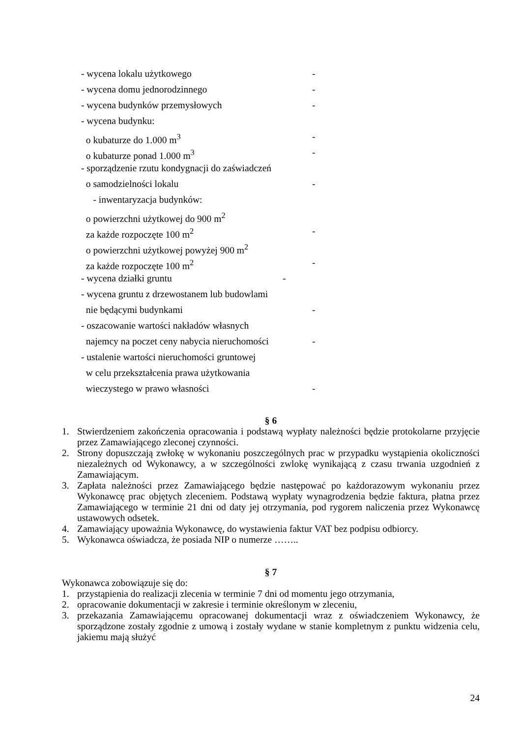- wycena lokalu użytkowego -
- wycena domu jednorodzinnego -
- wycena budynków przemysłowych -
- wycena budynku:
o kubaturze do 1.000 m<sup>3</sup> -
o kubaturze ponad 1.000 m<sup>3</sup> -
- sporządzenie rzutu kondygnacji do zaświadczeń
o samodzielności lokalu -
- inwentaryzacja budynków:
o powierzchni użytkowej do 900 m<sup>2</sup>
za każde rozpoczęte 100 m<sup>2</sup> -
o powierzchni użytkowej powyżej 900 m<sup>2</sup>
za każde rozpoczęte 100 m<sup>2</sup> -
- wycena działki gruntu -
- wycena gruntu z drzewostanem lub budowlami
nie będącymi budynkami -
- oszacowanie wartości nakładów własnych
najemcy na poczet ceny nabycia nieruchomości -
- ustalenie wartości nieruchomości gruntowej
w celu przekształcenia prawa użytkowania
wieczystego w prawo własności -
§ 6
1. Stwierdzeniem zakończenia opracowania i podstawą wypłaty należności będzie protokolarne przyjęcie przez Zamawiającego zleconej czynności.
2. Strony dopuszczają zwłokę w wykonaniu poszczególnych prac w przypadku wystąpienia okoliczności niezależnych od Wykonawcy, a w szczególności zwlokę wynikającą z czasu trwania uzgodnień z Zamawiającym.
3. Zapłata należności przez Zamawiającego będzie następować po każdorazowym wykonaniu przez Wykonawcę prac objętych zleceniem. Podstawą wypłaty wynagrodzenia będzie faktura, płatna przez Zamawiającego w terminie 21 dni od daty jej otrzymania, pod rygorem naliczenia przez Wykonawcę ustawowych odsetek.
4. Zamawiający upoważnia Wykonawcę, do wystawienia faktur VAT bez podpisu odbiorcy.
5. Wykonawca oświadcza, że posiada NIP o numerze ……..
§ 7
Wykonawca zobowiązuje się do:
1. przystąpienia do realizacji zlecenia w terminie 7 dni od momentu jego otrzymania,
2. opracowanie dokumentacji w zakresie i terminie określonym w zleceniu,
3. przekazania Zamawiającemu opracowanej dokumentacji wraz z oświadczeniem Wykonawcy, że sporządzone zostały zgodnie z umową i zostały wydane w stanie kompletnym z punktu widzenia celu, jakiemu mają służyć
24